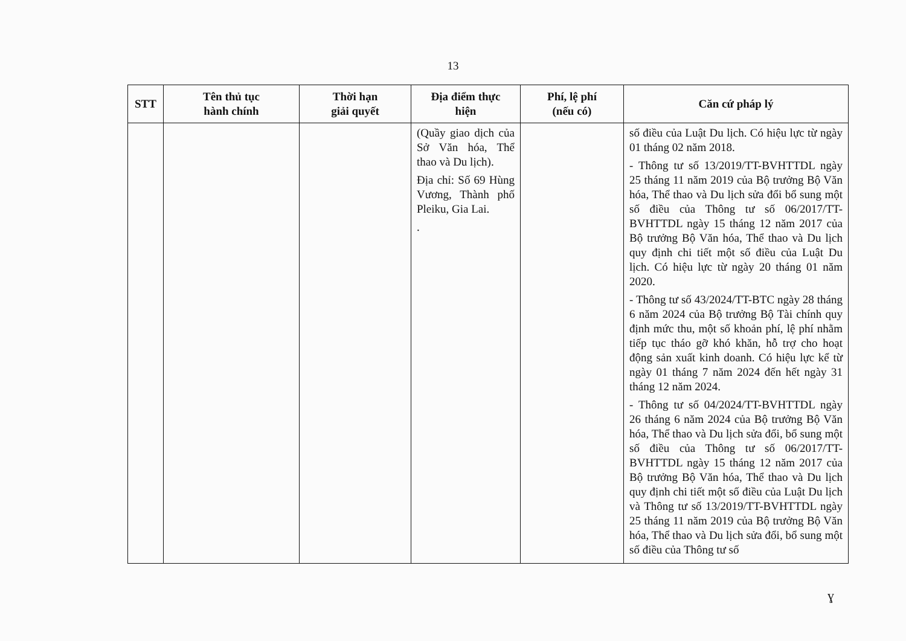13
| STT | Tên thủ tục hành chính | Thời hạn giải quyết | Địa điểm thực hiện | Phí, lệ phí (nếu có) | Căn cứ pháp lý |
| --- | --- | --- | --- | --- | --- |
| | | | (Quầy giao dịch của Sở Văn hóa, Thể thao và Du lịch). Địa chỉ: Số 69 Hùng Vương, Thành phố Pleiku, Gia Lai. . | | số điều của Luật Du lịch. Có hiệu lực từ ngày 01 tháng 02 năm 2018. - Thông tư số 13/2019/TT-BVHTTDL ngày 25 tháng 11 năm 2019 của Bộ trưởng Bộ Văn hóa, Thể thao và Du lịch sửa đổi bổ sung một số điều của Thông tư số 06/2017/TT-BVHTTDL ngày 15 tháng 12 năm 2017 của Bộ trưởng Bộ Văn hóa, Thể thao và Du lịch quy định chi tiết một số điều của Luật Du lịch. Có hiệu lực từ ngày 20 tháng 01 năm 2020. - Thông tư số 43/2024/TT-BTC ngày 28 tháng 6 năm 2024 của Bộ trưởng Bộ Tài chính quy định mức thu, một số khoản phí, lệ phí nhằm tiếp tục tháo gỡ khó khăn, hỗ trợ cho hoạt động sản xuất kinh doanh. Có hiệu lực kể từ ngày 01 tháng 7 năm 2024 đến hết ngày 31 tháng 12 năm 2024. - Thông tư số 04/2024/TT-BVHTTDL ngày 26 tháng 6 năm 2024 của Bộ trưởng Bộ Văn hóa, Thể thao và Du lịch sửa đổi, bổ sung một số điều của Thông tư số 06/2017/TT-BVHTTDL ngày 15 tháng 12 năm 2017 của Bộ trưởng Bộ Văn hóa, Thể thao và Du lịch quy định chi tiết một số điều của Luật Du lịch và Thông tư số 13/2019/TT-BVHTTDL ngày 25 tháng 11 năm 2019 của Bộ trưởng Bộ Văn hóa, Thể thao và Du lịch sửa đổi, bổ sung một số điều của Thông tư số |
ɣ